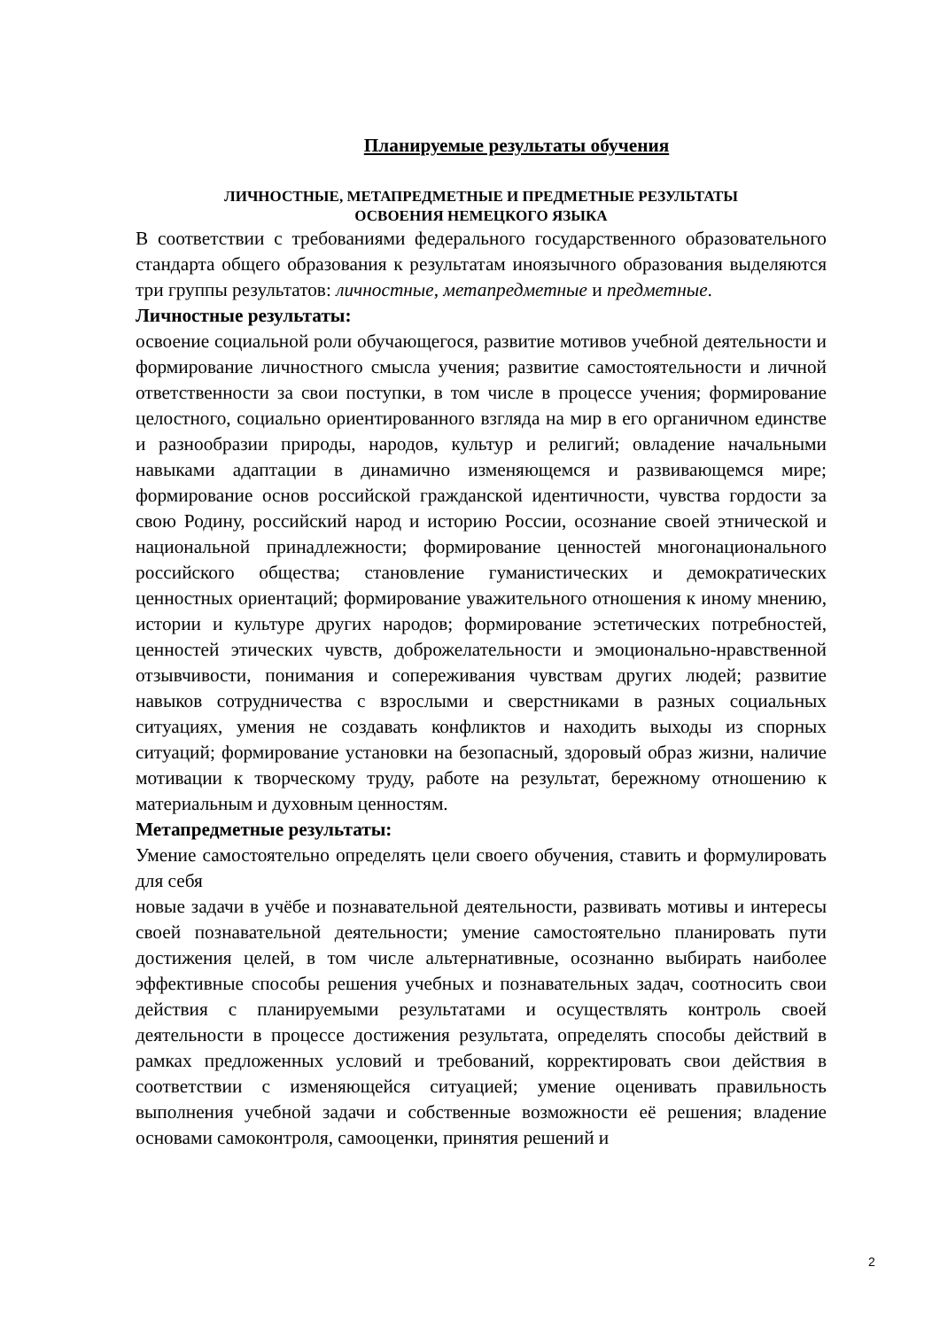Планируемые результаты обучения
ЛИЧНОСТНЫЕ, МЕТАПРЕДМЕТНЫЕ И ПРЕДМЕТНЫЕ РЕЗУЛЬТАТЫ
ОСВОЕНИЯ НЕМЕЦКОГО ЯЗЫКА
В соответствии с требованиями федерального государственного образовательного стандарта общего образования к результатам иноязычного образования выделяются три группы результатов: личностные, метапредметные и предметные.
Личностные результаты:
освоение социальной роли обучающегося, развитие мотивов учебной деятельности и формирование личностного смысла учения; развитие самостоятельности и личной ответственности за свои поступки, в том числе в процессе учения; формирование целостного, социально ориентированного взгляда на мир в его органичном единстве и разнообразии природы, народов, культур и религий; овладение начальными навыками адаптации в динамично изменяющемся и развивающемся мире; формирование основ российской гражданской идентичности, чувства гордости за свою Родину, российский народ и историю России, осознание своей этнической и национальной принадлежности; формирование ценностей многонационального российского общества; становление гуманистических и демократических ценностных ориентаций; формирование уважительного отношения к иному мнению, истории и культуре других народов; формирование эстетических потребностей, ценностей этических чувств, доброжелательности и эмоционально-нравственной отзывчивости, понимания и сопереживания чувствам других людей; развитие навыков сотрудничества с взрослыми и сверстниками в разных социальных ситуациях, умения не создавать конфликтов и находить выходы из спорных ситуаций; формирование установки на безопасный, здоровый образ жизни, наличие мотивации к творческому труду, работе на результат, бережному отношению к материальным и духовным ценностям.
Метапредметные результаты:
Умение самостоятельно определять цели своего обучения, ставить и формулировать для себя
новые задачи в учёбе и познавательной деятельности, развивать мотивы и интересы своей познавательной деятельности; умение самостоятельно планировать пути достижения целей, в том числе альтернативные, осознанно выбирать наиболее эффективные способы решения учебных и познавательных задач, соотносить свои действия с планируемыми результатами и осуществлять контроль своей деятельности в процессе достижения результата, определять способы действий в рамках предложенных условий и требований, корректировать свои действия в соответствии с изменяющейся ситуацией; умение оценивать правильность выполнения учебной задачи и собственные возможности её решения; владение основами самоконтроля, самооценки, принятия решений и
2